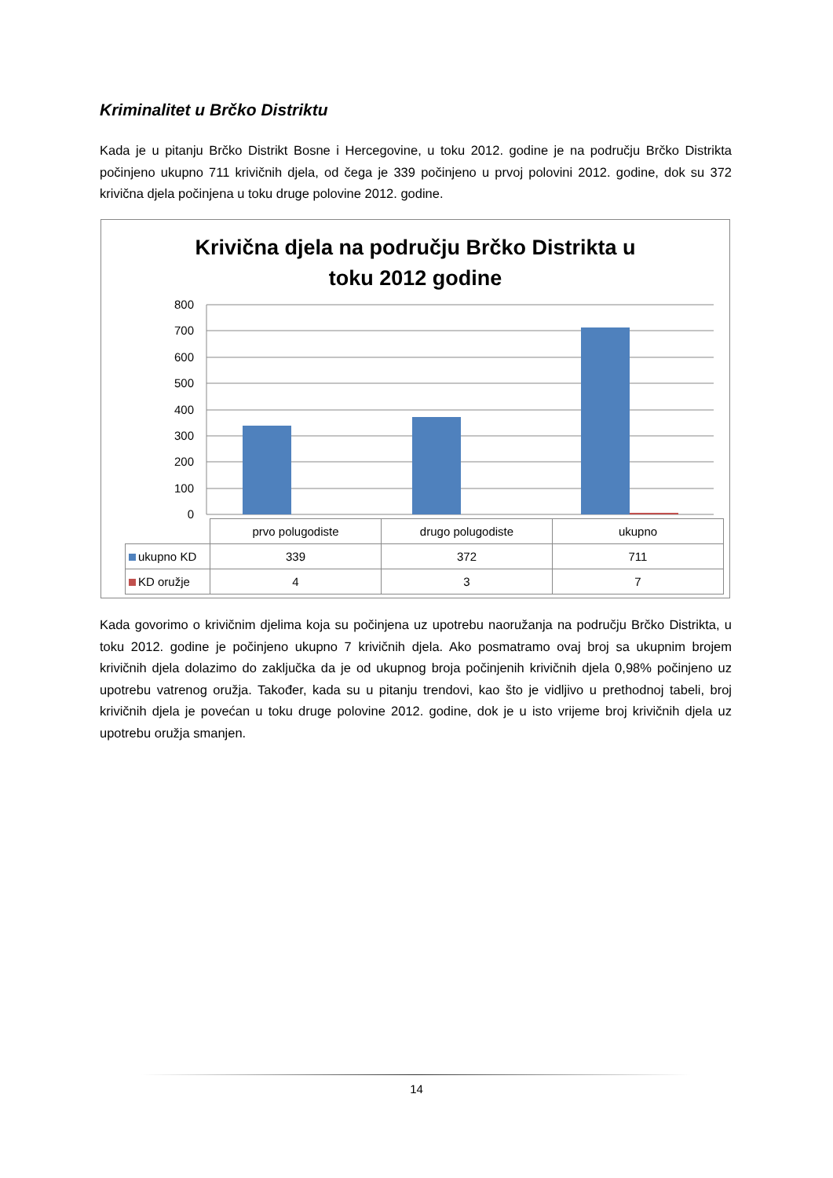Kriminalitet u Brčko Distriktu
Kada je u pitanju Brčko Distrikt Bosne i Hercegovine, u toku 2012. godine je na području Brčko Distrikta počinjeno ukupno 711 krivičnih djela, od čega je 339 počinjeno u prvoj polovini 2012. godine, dok su 372 krivična djela počinjena u toku druge polovine 2012. godine.
Krivična djela na području Brčko Distrikta u
toku 2012 godine
800
700
600
500
400
300
200
100
0
| | prvo polugodiste | drugo polugodiste | ukupno |
| ukupno KD | 339 | 372 | 711 |
| KD oružje | 4 | 3 | 7 |
Kada govorimo o krivičnim djelima koja su počinjena uz upotrebu naoružanja na području Brčko Distrikta, u toku 2012. godine je počinjeno ukupno 7 krivičnih djela. Ako posmatramo ovaj broj sa ukupnim brojem krivičnih djela dolazimo do zaključka da je od ukupnog broja počinjenih krivičnih djela 0,98% počinjeno uz upotrebu vatrenog oružja. Također, kada su u pitanju trendovi, kao što je vidljivo u prethodnoj tabeli, broj krivičnih djela je povećan u toku druge polovine 2012. godine, dok je u isto vrijeme broj krivičnih djela uz upotrebu oružja smanjen.
14